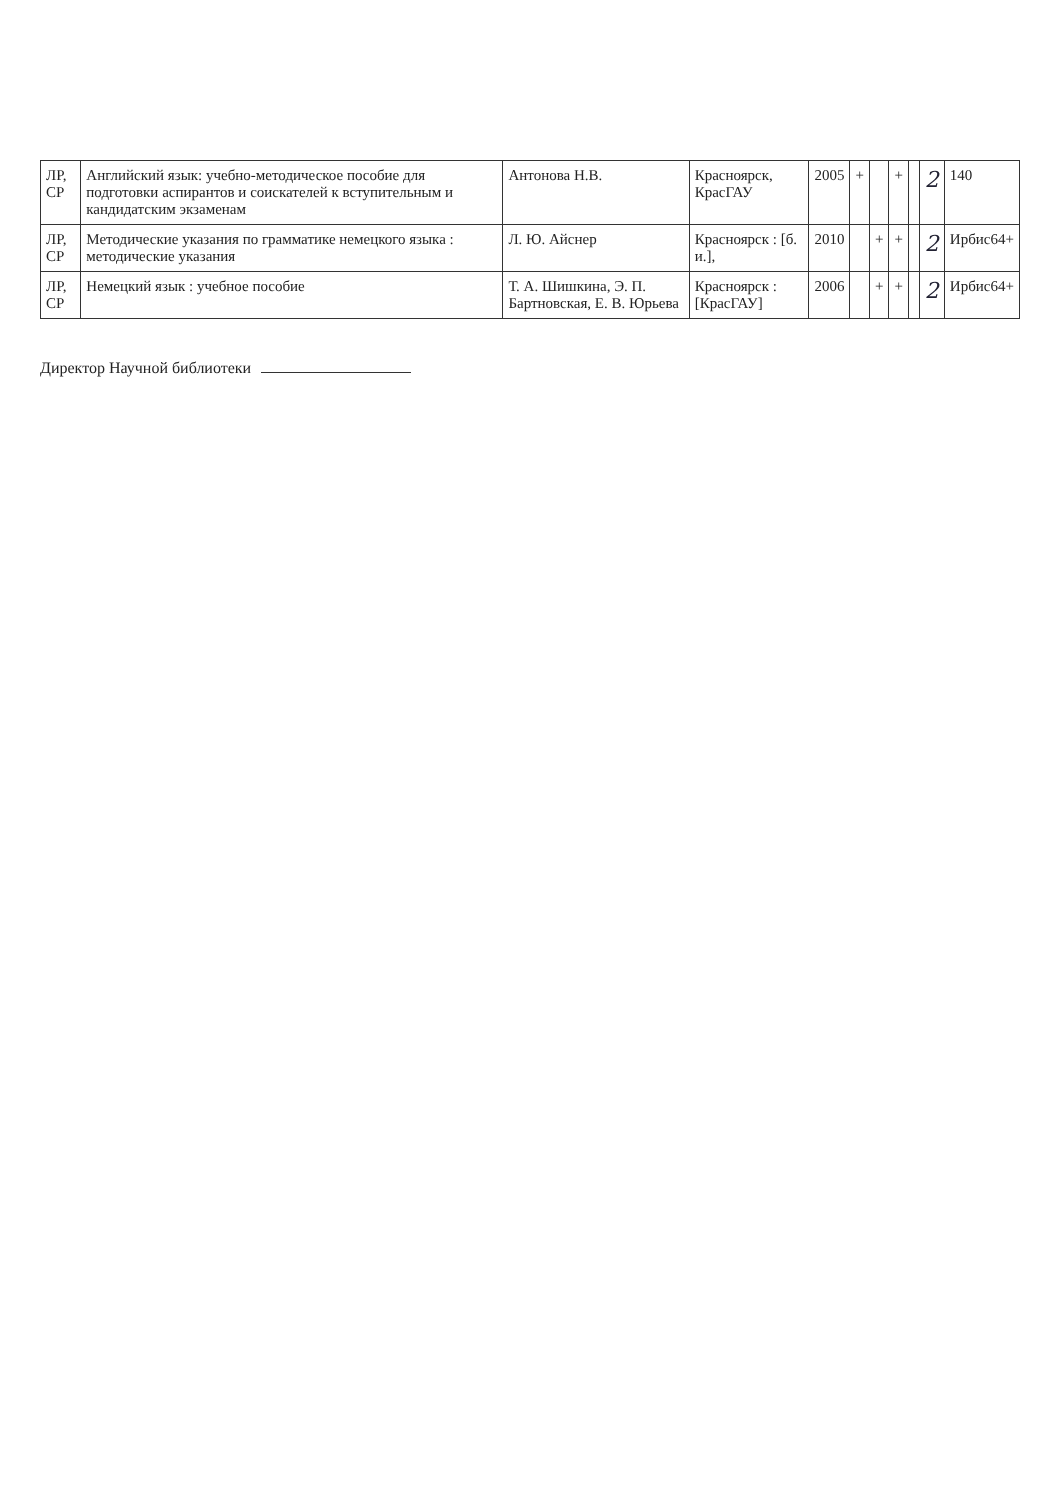| ЛР, СР | Английский язык: учебно-методическое пособие для подготовки аспирантов и соискателей к вступительным и кандидатским экзаменам | Антонова Н.В. | Красноярск, КрасГАУ | 2005 | + | | + | | 2 | 140 |
| ЛР, СР | Методические указания по грамматике немецкого языка : методические указания | Л. Ю. Айснер | Красноярск : [б. и.], | 2010 | | + | + | | 2 | Ирбис64+ |
| ЛР, СР | Немецкий язык : учебное пособие | Т. А. Шишкина, Э. П. Бартновская, Е. В. Юрьева | Красноярск : [КрасГАУ] | 2006 | | + | + | | 2 | Ирбис64+ |
Директор Научной библиотеки